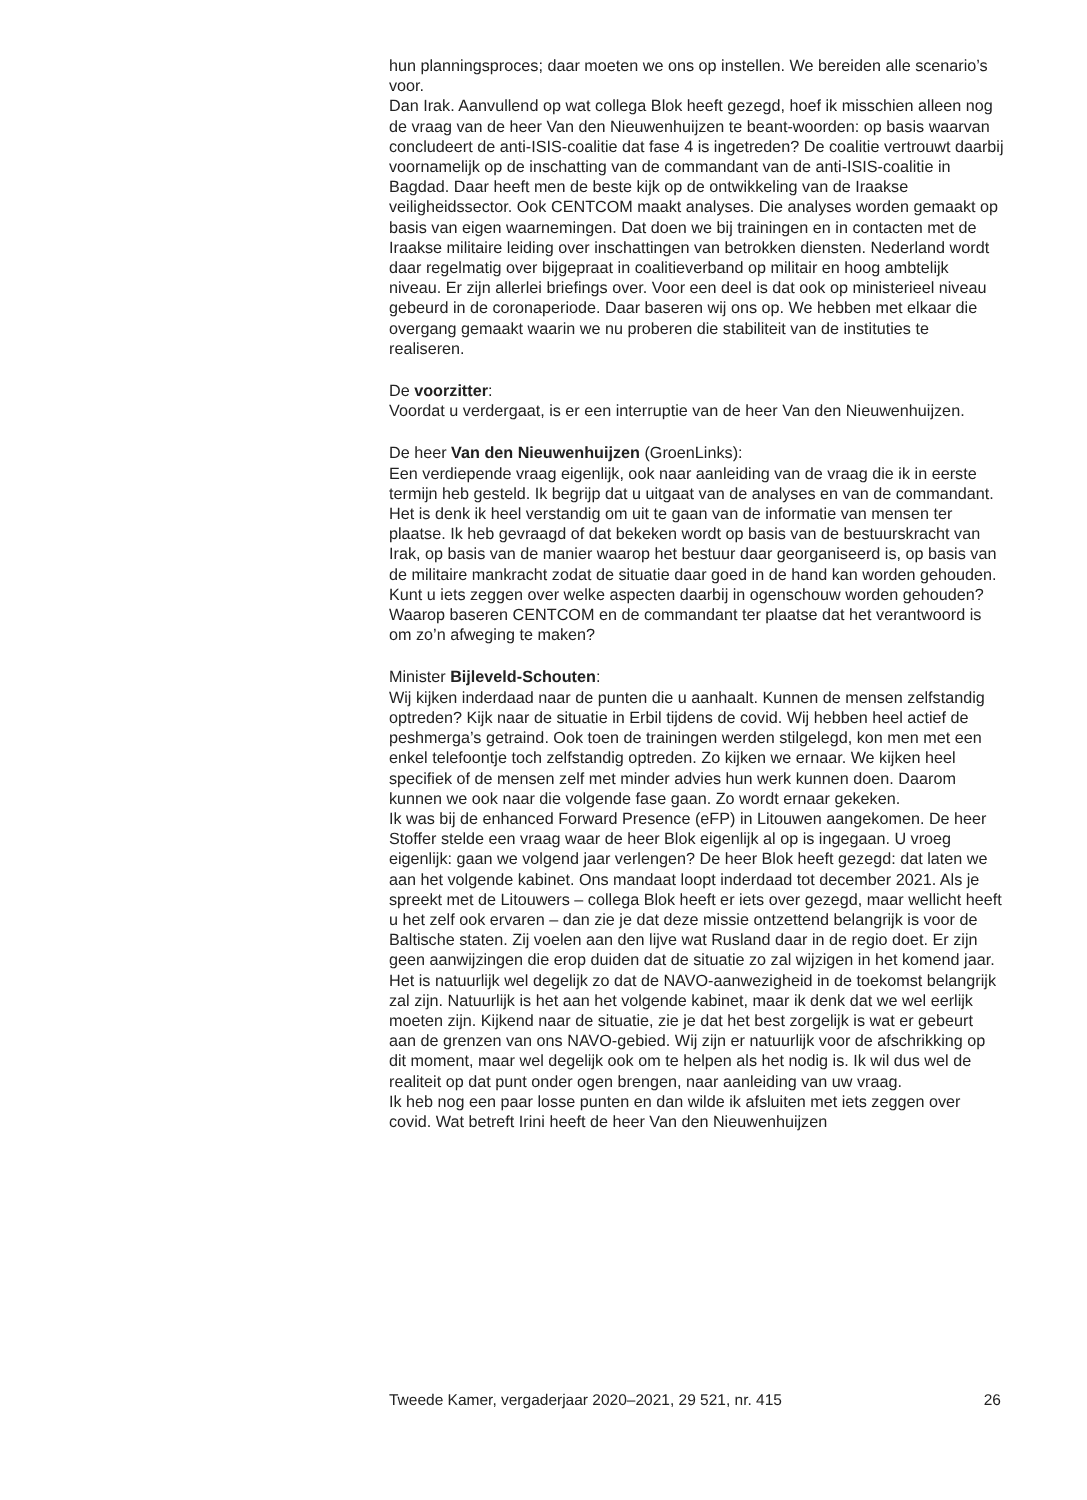hun planningsproces; daar moeten we ons op instellen. We bereiden alle scenario’s voor.
Dan Irak. Aanvullend op wat collega Blok heeft gezegd, hoef ik misschien alleen nog de vraag van de heer Van den Nieuwenhuijzen te beant-woorden: op basis waarvan concludeert de anti-ISIS-coalitie dat fase 4 is ingetreden? De coalitie vertrouwt daarbij voornamelijk op de inschatting van de commandant van de anti-ISIS-coalitie in Bagdad. Daar heeft men de beste kijk op de ontwikkeling van de Iraakse veiligheidssector. Ook CENTCOM maakt analyses. Die analyses worden gemaakt op basis van eigen waarnemingen. Dat doen we bij trainingen en in contacten met de Iraakse militaire leiding over inschattingen van betrokken diensten. Nederland wordt daar regelmatig over bijgepraat in coalitieverband op militair en hoog ambtelijk niveau. Er zijn allerlei briefings over. Voor een deel is dat ook op ministerieel niveau gebeurd in de coronaperiode. Daar baseren wij ons op. We hebben met elkaar die overgang gemaakt waarin we nu proberen die stabiliteit van de instituties te realiseren.
De voorzitter:
Voordat u verdergaat, is er een interruptie van de heer Van den Nieuwenhuijzen.
De heer Van den Nieuwenhuijzen (GroenLinks):
Een verdiepende vraag eigenlijk, ook naar aanleiding van de vraag die ik in eerste termijn heb gesteld. Ik begrijp dat u uitgaat van de analyses en van de commandant. Het is denk ik heel verstandig om uit te gaan van de informatie van mensen ter plaatse. Ik heb gevraagd of dat bekeken wordt op basis van de bestuurskracht van Irak, op basis van de manier waarop het bestuur daar georganiseerd is, op basis van de militaire mankracht zodat de situatie daar goed in de hand kan worden gehouden. Kunt u iets zeggen over welke aspecten daarbij in ogenschouw worden gehouden? Waarop baseren CENTCOM en de commandant ter plaatse dat het verantwoord is om zo’n afweging te maken?
Minister Bijleveld-Schouten:
Wij kijken inderdaad naar de punten die u aanhaalt. Kunnen de mensen zelfstandig optreden? Kijk naar de situatie in Erbil tijdens de covid. Wij hebben heel actief de peshmerga’s getraind. Ook toen de trainingen werden stilgelegd, kon men met een enkel telefoontje toch zelfstandig optreden. Zo kijken we ernaar. We kijken heel specifiek of de mensen zelf met minder advies hun werk kunnen doen. Daarom kunnen we ook naar die volgende fase gaan. Zo wordt ernaar gekeken.
Ik was bij de enhanced Forward Presence (eFP) in Litouwen aangekomen. De heer Stoffer stelde een vraag waar de heer Blok eigenlijk al op is ingegaan. U vroeg eigenlijk: gaan we volgend jaar verlengen? De heer Blok heeft gezegd: dat laten we aan het volgende kabinet. Ons mandaat loopt inderdaad tot december 2021. Als je spreekt met de Litouwers – collega Blok heeft er iets over gezegd, maar wellicht heeft u het zelf ook ervaren – dan zie je dat deze missie ontzettend belangrijk is voor de Baltische staten. Zij voelen aan den lijve wat Rusland daar in de regio doet. Er zijn geen aanwijzingen die erop duiden dat de situatie zo zal wijzigen in het komend jaar. Het is natuurlijk wel degelijk zo dat de NAVO-aanwezigheid in de toekomst belangrijk zal zijn. Natuurlijk is het aan het volgende kabinet, maar ik denk dat we wel eerlijk moeten zijn. Kijkend naar de situatie, zie je dat het best zorgelijk is wat er gebeurt aan de grenzen van ons NAVO-gebied. Wij zijn er natuurlijk voor de afschrikking op dit moment, maar wel degelijk ook om te helpen als het nodig is. Ik wil dus wel de realiteit op dat punt onder ogen brengen, naar aanleiding van uw vraag.
Ik heb nog een paar losse punten en dan wilde ik afsluiten met iets zeggen over covid. Wat betreft Irini heeft de heer Van den Nieuwenhuijzen
Tweede Kamer, vergaderjaar 2020–2021, 29 521, nr. 415 26